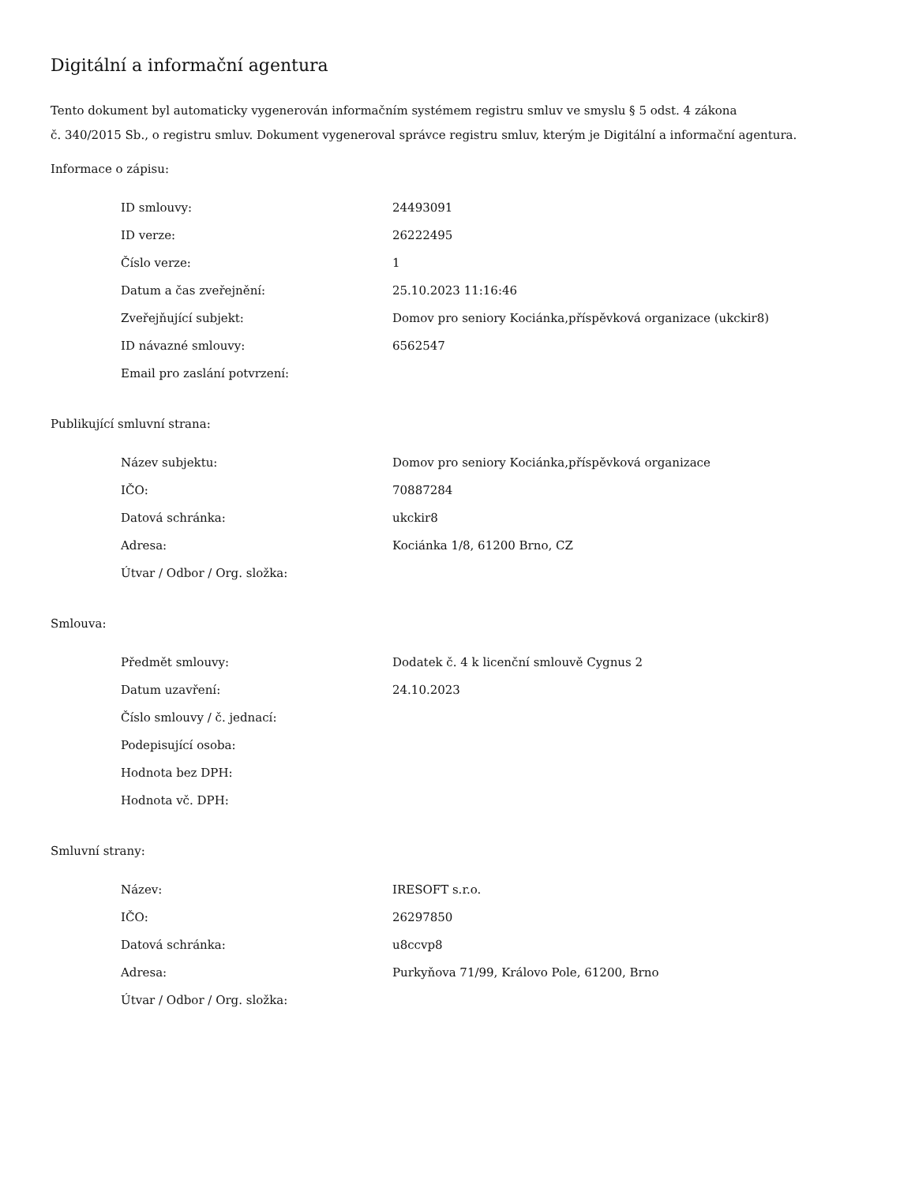Digitální a informační agentura
Tento dokument byl automaticky vygenerován informačním systémem registru smluv ve smyslu § 5 odst. 4 zákona
č. 340/2015 Sb., o registru smluv. Dokument vygeneroval správce registru smluv, kterým je Digitální a informační agentura.
Informace o zápisu:
| ID smlouvy: | 24493091 |
| ID verze: | 26222495 |
| Číslo verze: | 1 |
| Datum a čas zveřejnění: | 25.10.2023 11:16:46 |
| Zveřejňující subjekt: | Domov pro seniory Kociánka,příspěvková organizace (ukckir8) |
| ID návazné smlouvy: | 6562547 |
| Email pro zaslání potvrzení: | |
Publikující smluvní strana:
| Název subjektu: | Domov pro seniory Kociánka,příspěvková organizace |
| IČO: | 70887284 |
| Datová schránka: | ukckir8 |
| Adresa: | Kociánka 1/8, 61200 Brno, CZ |
| Útvar / Odbor / Org. složka: | |
Smlouva:
| Předmět smlouvy: | Dodatek č. 4 k licenční smlouvě Cygnus 2 |
| Datum uzavření: | 24.10.2023 |
| Číslo smlouvy / č. jednací: | |
| Podepisující osoba: | |
| Hodnota bez DPH: | |
| Hodnota vč. DPH: | |
Smluvní strany:
| Název: | IRESOFT s.r.o. |
| IČO: | 26297850 |
| Datová schránka: | u8ccvp8 |
| Adresa: | Purkyňova 71/99, Královo Pole, 61200, Brno |
| Útvar / Odbor / Org. složka: | |